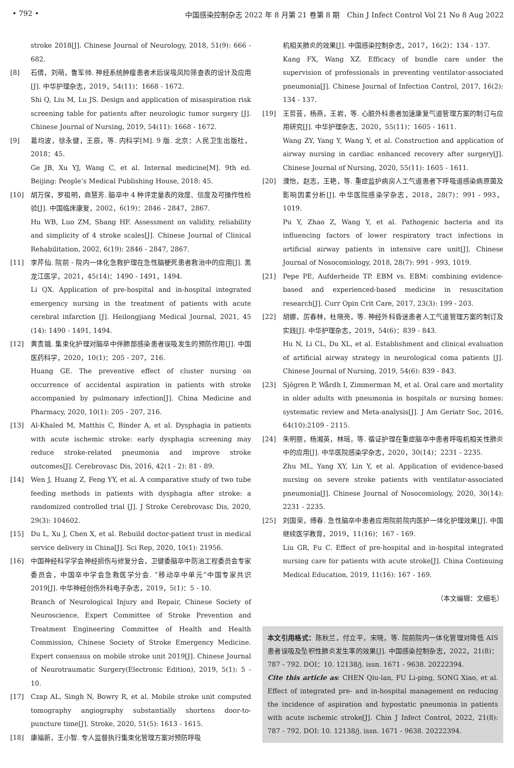• 792 • 中国感染控制杂志 2022 年 8 月第 21 卷第 8 期　Chin J Infect Control Vol 21 No 8 Aug 2022
stroke 2018[J]. Chinese Journal of Neurology, 2018, 51(9): 666 - 682.
[8] 石倩，刘萌，鲁军帅. 神经系统肿瘤患者术后误吸风险筛查表的设计及应用[J]. 中华护理杂志，2019，54(11)：1668 - 1672.
Shi Q, Liu M, Lu JS. Design and application of misaspiration risk screening table for patients after neurologic tumor surgery [J]. Chinese Journal of Nursing, 2019, 54(11): 1668 - 1672.
[9] 葛均波，徐永健，王辰，等. 内科学[M]. 9 版. 北京：人民卫生出版社，2018：45.
Ge JB, Xu YJ, Wang C, et al. Internal medicine[M]. 9th ed. Beijing: People’s Medical Publishing House, 2018: 45.
[10] 胡万保，罗祖明，商慧芳. 脑卒中 4 种评定量表的效度、信度及可操作性检验[J]. 中国临床康复，2002，6(19)：2846 - 2847，2867.
Hu WB, Luo ZM, Shang HF. Assessment on validity, reliability and simplicity of 4 stroke scales[J]. Chinese Journal of Clinical Rehabilitation, 2002, 6(19): 2846 - 2847, 2867.
[11] 李芹仙. 院前 - 院内一体化急救护理在急性脑梗死患者救治中的应用[J]. 黑龙江医学，2021，45(14)：1490 - 1491，1494.
Li QX. Application of pre-hospital and in-hospital integrated emergency nursing in the treatment of patients with acute cerebral infarction [J]. Heilongjiang Medical Journal, 2021, 45 (14): 1490 - 1491, 1494.
[12] 黄贵娥. 集束化护理对脑卒中伴肺部感染患者误吸发生的预防作用[J]. 中国医药科学，2020，10(1)：205 - 207，216.
Huang GE. The preventive effect of cluster nursing on occurrence of accidental aspiration in patients with stroke accompanied by pulmonary infection[J]. China Medicine and Pharmacy, 2020, 10(1): 205 - 207, 216.
[13] Al-Khaled M, Matthis C, Binder A, et al. Dysphagia in patients with acute ischemic stroke: early dysphagia screening may reduce stroke-related pneumonia and improve stroke outcomes[J]. Cerebrovasc Dis, 2016, 42(1 - 2): 81 - 89.
[14] Wen J, Huang Z, Feng YY, et al. A comparative study of two tube feeding methods in patients with dysphagia after stroke: a randomized controlled trial [J]. J Stroke Cerebrovasc Dis, 2020, 29(3): 104602.
[15] Du L, Xu J, Chen X, et al. Rebuild doctor-patient trust in medical service delivery in China[J]. Sci Rep, 2020, 10(1): 21956.
[16] 中国神经科学学会神经损伤与修复分会，卫健委脑卒中防治工程委员会专家委员会，中国卒中学会急救医学分会. “移动卒中单元”中国专家共识 2019[J]. 中华神经创伤外科电子杂志，2019，5(1)：5 - 10.
Branch of Neurological Injury and Repair, Chinese Society of Neuroscience, Expert Committee of Stroke Prevention and Treatment Engineering Committee of Health and Health Commission, Chinese Society of Stroke Emergency Medicine. Expert consensus on mobile stroke unit 2019[J]. Chinese Journal of Neurotraumatic Surgery(Electronic Edition), 2019, 5(1): 5 - 10.
[17] Czap AL, Singh N, Bowry R, et al. Mobile stroke unit computed tomography angiography substantially shortens door-to-puncture time[J]. Stroke, 2020, 51(5): 1613 - 1615.
[18] 康福新，王小智. 专人监督执行集束化管理方案对预防呼吸
机相关肺炎的效果[J]. 中国感染控制杂志，2017，16(2)：134 - 137.
Kang FX, Wang XZ. Efficacy of bundle care under the supervision of professionals in preventing ventilator-associated pneumonia[J]. Chinese Journal of Infection Control, 2017, 16(2): 134 - 137.
[19] 王哲芸，杨燕，王岩，等. 心脏外科患者加速康复气道管理方案的制订与应用研究[J]. 中华护理杂志，2020，55(11)：1605 - 1611.
Wang ZY, Yang Y, Wang Y, et al. Construction and application of airway nursing in cardiac enhanced recovery after surgery[J]. Chinese Journal of Nursing, 2020, 55(11): 1605 - 1611.
[20] 濮怡，赵志，王艳，等. 重症监护病房人工气道患者下呼吸道感染病原菌及影响因素分析[J]. 中华医院感染学杂志，2018，28(7)：991 - 993，1019.
Pu Y, Zhao Z, Wang Y, et al. Pathogenic bacteria and its influencing factors of lower respiratory tract infections in artificial airway patients in intensive care unit[J]. Chinese Journal of Nosocomiology, 2018, 28(7): 991 - 993, 1019.
[21] Pepe PE, Aufderheide TP. EBM vs. EBM: combining evidence-based and experienced-based medicine in resuscitation research[J]. Curr Opin Crit Care, 2017, 23(3): 199 - 203.
[22] 胡娜，厉春林，杜晓亮，等. 神经外科昏迷患者人工气道管理方案的制订及实践[J]. 中华护理杂志，2019，54(6)：839 - 843.
Hu N, Li CL, Du XL, et al. Establishment and clinical evaluation of artificial airway strategy in neurological coma patients [J]. Chinese Journal of Nursing, 2019, 54(6): 839 - 843.
[23] Sjögren P, Wårdh I, Zimmerman M, et al. Oral care and mortality in older adults with pneumonia in hospitals or nursing homes: systematic review and Meta-analysis[J]. J Am Geriatr Soc, 2016, 64(10):2109 - 2115.
[24] 朱明丽，杨湘英，林瑶，等. 循证护理在重症脑卒中患者呼吸机相关性肺炎中的应用[J]. 中华医院感染学杂志，2020，30(14)：2231 - 2235.
Zhu ML, Yang XY, Lin Y, et al. Application of evidence-based nursing on severe stroke patients with ventilator-associated pneumonia[J]. Chinese Journal of Nosocomiology, 2020, 30(14): 2231 - 2235.
[25] 刘国荣，傅春. 急性脑卒中患者应用院前院内医护一体化护理效果[J]. 中国继续医学教育，2019，11(16)：167 - 169.
Liu GR, Fu C. Effect of pre-hospital and in-hospital integrated nursing care for patients with acute stroke[J]. China Continuing Medical Education, 2019, 11(16): 167 - 169.
（本文编辑：文细毛）
本文引用格式：陈秋兰，付立平，宋晓，等. 院前院内一体化管理对降低 AIS 患者误吸及坠积性肺炎发生率的效果[J]. 中国感染控制杂志，2022，21(8)：787 - 792. DOI：10. 12138/j. issn. 1671 - 9638. 20222394.
Cite this article as: CHEN Qiu-lan, FU Li-ping, SONG Xiao, et al. Effect of integrated pre- and in-hospital management on reducing the incidence of aspiration and hypostatic pneumonia in patients with acute ischemic stroke[J]. Chin J Infect Control, 2022, 21(8): 787 - 792. DOI: 10. 12138/j. issn. 1671 - 9638. 20222394.